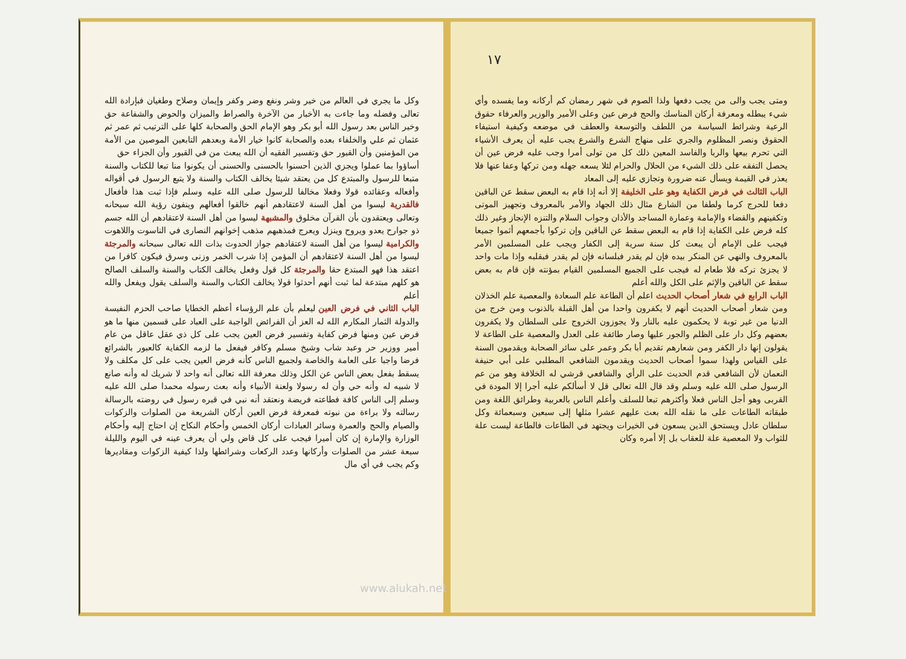وكل ما يجري في العالم من خير وشر ونفع وضر وكفر وإيمان وصلاح وطغيان فبإرادة الله تعالى وفضله وما جاءت به الأخبار من الآخرة والصراط والميزان والحوض والشفاعة حق وخير الناس بعد رسول الله أبو بكر وهو الإمام الحق والصحابة كلها على الترتيب ثم عمر ثم عثمان ثم علي والخلفاء بعده والصحابة كانوا خيار الأمة وبعدهم التابعين الموصين من الأمة من المؤمنين وأن القبور حق وتفسير الفقيه أن الله يبعث من في القبور وأن الجزاء حق
أساؤوا بما عملوا ويجزي الذين أحسنوا بالحسنى والحسنى أن يكونوا منا تبعا للكتاب والسنة متبعا للرسول والمبتدع كل من يعتقد شيئا يخالف الكتاب والسنة ولا يتبع الرسول في أقواله وأفعاله وعقائده قولا وفعلا مخالفا للرسول صلى الله عليه وسلم فإذا ثبت هذا فأفعال فالقدرية ليسوا من أهل السنة لاعتقادهم أنهم خالقوا أفعالهم وينفون رؤية الله سبحانه وتعالى ويعتقدون بأن القرآن مخلوق والمشبهة ليسوا من أهل السنة لاعتقادهم أن الله جسم ذو جوارح يعدو ويروح وينزل ويعرج فمذهبهم مذهب إخوانهم النصارى في الناسوت واللاهوت والكرامية ليسوا من أهل السنة لاعتقادهم جواز الحدوث بذات الله تعالى سبحانه والمرجئة ليسوا من أهل السنة لاعتقادهم أن المؤمن إذا شرب الخمر وزنى وسرق فيكون كافرا من اعتقد هذا فهو المبتدع حقا والمرجئة كل قول وفعل يخالف الكتاب والسنة والسلف الصالح هو كلهم مبتدعة لما ثبت أنهم أحدثوا قولا يخالف الكتاب والسنة والسلف يقول ويفعل والله أعلم
الباب الثاني في فرض العين ليعلم بأن علم الرؤساء أعظم الخطايا صاحب الحزم النفيسة والدولة الثمار المكارم الله له العز أن الفرائض الواجبة على العباد على قسمين منها ما هو فرض عين ومنها فرض كفاية وتفسير فرض العين يجب على كل ذي عقل عاقل من عام أمير ووزير حر وعبد شاب وشيخ مسلم وكافر فيفعل ما لزمه الكفاية كالعبور بالشرائع فرضا واجبا على العامة والخاصة ولجميع الناس كأنه فرض العين يجب على كل مكلف ولا يسقط بفعل بعض الناس عن الكل وذلك معرفة الله تعالى أنه واحد لا شريك له وأنه صانع لا شبيه له وأنه حي وأن له رسولا ولعنة الأنبياء وأنه بعث رسوله محمدا صلى الله عليه وسلم إلى الناس كافة فطاعته فريضة ونعتقد أنه نبي في قبره رسول في روضته بالرسالة رسالته ولا براءة من نبوته فمعرفة فرض العين أركان الشريعة من الصلوات والزكوات والصيام والحج والعمرة وسائر العبادات أركان الخمس وأحكام النكاح إن احتاج إليه وأحكام الوزارة والإمارة إن كان أميرا فيجب على كل قاض ولي أن يعرف عينه في اليوم والليلة سبعة عشر من الصلوات وأركانها وعدد الركعات وشرائطها ولذا كيفية الزكوات ومقاديرها وكم يجب في أي مال
١٧
ومتى يجب والى من يجب دفعها ولذا الصوم في شهر رمضان كم أركانه وما يفسده وأي شيء يبطله ومعرفة أركان المناسك والحج فرض عين وعلى الأمير والوزير والعرفاء حقوق الرعية وشرائط السياسة من اللطف والتوسعة والعطف في موضعه وكيفية استيفاء الحقوق ونصر المظلوم والجري على منهاج الشرع والشرع يجب عليه أن يعرف الأشياء التي تحرم بيعها والربا والفاسد المعين ذلك كل من تولى أمرا وجب عليه فرض عين أن يحصل التفقه على ذلك الشيء من الحلال والحرام لئلا يسعه جهله ومن تركها وعفا عنها فلا يعذر في القيمة ويسأل عنه ضرورة وتجازي عليه إلى المعاد
الباب الثالث في فرض الكفاية وهو على الخليفة إلا أنه إذا قام به البعض سقط عن الباقين دفعا للحرج كرما ولطفا من الشارع مثال ذلك الجهاد والأمر بالمعروف وتجهيز الموتى وتكفينهم والقضاء والإمامة وعمارة المساجد والأذان وجواب السلام والتنزه الإنجاز وغير ذلك كله فرض على الكفاية إذا قام به البعض سقط عن الباقين وإن تركوا بأجمعهم أثموا جميعا فيجب على الإمام أن يبعث كل سنة سرية إلى الكفار ويجب على المسلمين الأمر بالمعروف والنهي عن المنكر بيده فإن لم يقدر فبلسانه فإن لم يقدر فبقلبه وإذا مات واحد لا يجزئ تركه فلا طعام له فيجب على الجميع المسلمين القيام بمؤنته فإن قام به بعض سقط عن الباقين والإثم على الكل والله أعلم
الباب الرابع في شعار أصحاب الحديث اعلم أن الطاعة علم السعادة والمعصية علم الخذلان ومن شعار أصحاب الحديث أنهم لا يكفرون واحدا من أهل القبلة بالذنوب ومن خرج من الدنيا من غير توبة لا يحكمون عليه بالنار ولا يجوزون الخروج على السلطان ولا يكفرون بعضهم وكل دار على الظلم والجور عليها وصار طائفة على العدل والمعصية على الطاعة لا يقولون إنها دار الكفر ومن شعارهم تقديم أبا بكر وعمر على سائر الصحابة ويقدمون السنة على القياس ولهذا سموا أصحاب الحديث ويقدمون الشافعي المطلبي على أبي حنيفة النعمان لأن الشافعي قدم الحديث على الرأي والشافعي قرشي له الخلافة وهو من عم الرسول صلى الله عليه وسلم وقد قال الله تعالى قل لا أسألكم عليه أجرا إلا المودة في القربى وهو أجل الناس فعلا وأكثرهم تبعا للسلف وأعلم الناس بالعربية وطرائق اللغة ومن طبقاته الطاعات على ما نقله الله بعث عليهم عشرا مثلها إلى سبعين وسبعمائة وكل سلطان عادل ويستحق الذين يسعون في الخيرات ويجتهد في الطاعات فالطاعة ليست علة للثواب ولا المعصية علة للعقاب بل إلا أمره وكان
www.alukah.net